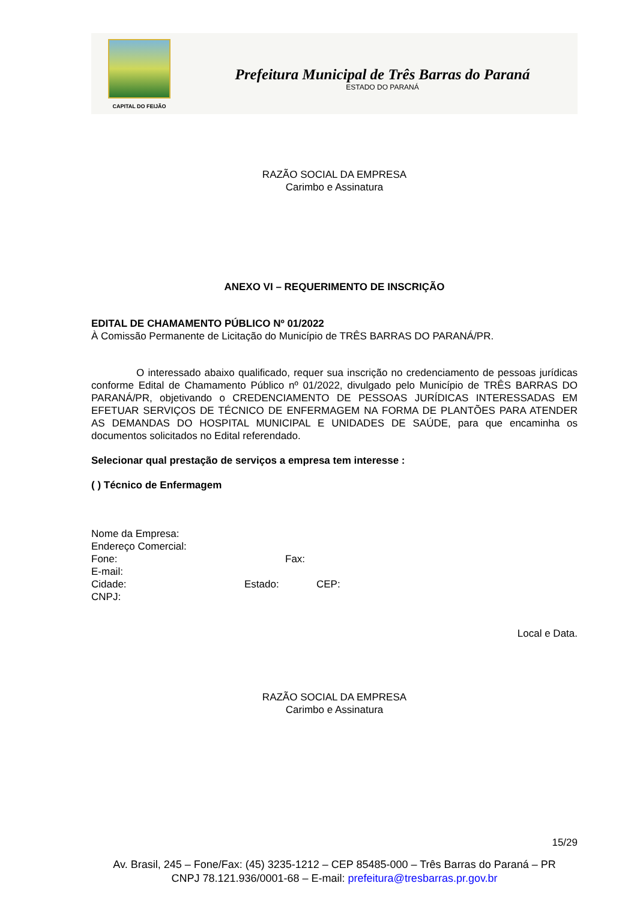CAPITAL DO FEIJÃO
Prefeitura Municipal de Três Barras do Paraná
ESTADO DO PARANÁ
RAZÃO SOCIAL DA EMPRESA
Carimbo e Assinatura
ANEXO VI – REQUERIMENTO DE INSCRIÇÃO
EDITAL DE CHAMAMENTO PÚBLICO Nº 01/2022
À Comissão Permanente de Licitação do Município de TRÊS BARRAS DO PARANÁ/PR.
O interessado abaixo qualificado, requer sua inscrição no credenciamento de pessoas jurídicas conforme Edital de Chamamento Público nº 01/2022, divulgado pelo Município de TRÊS BARRAS DO PARANÁ/PR, objetivando o CREDENCIAMENTO DE PESSOAS JURÍDICAS INTERESSADAS EM EFETUAR SERVIÇOS DE TÉCNICO DE ENFERMAGEM NA FORMA DE PLANTÕES PARA ATENDER AS DEMANDAS DO HOSPITAL MUNICIPAL E UNIDADES DE SAÚDE, para que encaminha os documentos solicitados no Edital referendado.
Selecionar qual prestação de serviços a empresa tem interesse :
( ) Técnico de Enfermagem
Nome da Empresa:
Endereço Comercial:
Fone: Fax:
E-mail:
Cidade: Estado: CEP:
CNPJ:
Local e Data.
RAZÃO SOCIAL DA EMPRESA
Carimbo e Assinatura
15/29
Av. Brasil, 245 – Fone/Fax: (45) 3235-1212 – CEP 85485-000 – Três Barras do Paraná – PR
CNPJ 78.121.936/0001-68 – E-mail: prefeitura@tresbarras.pr.gov.br